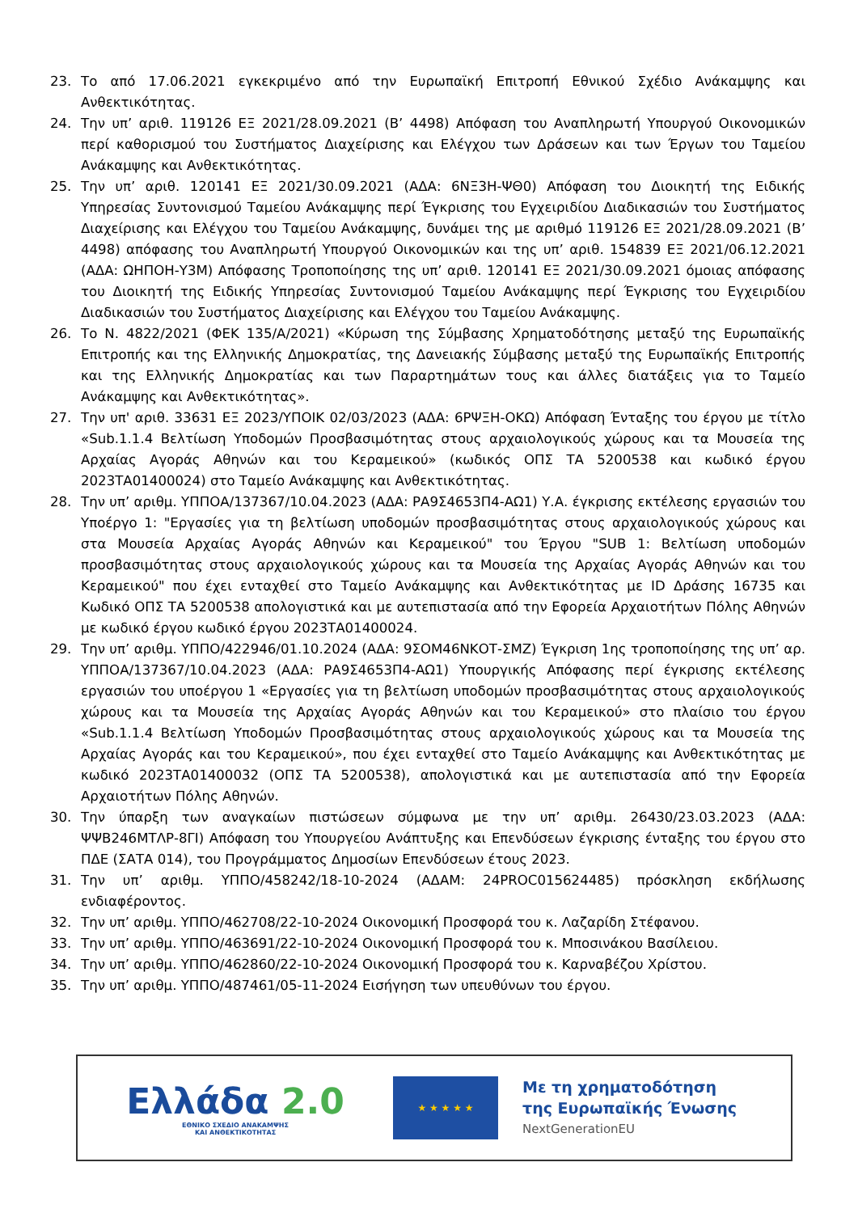23. Το από 17.06.2021 εγκεκριμένο από την Ευρωπαϊκή Επιτροπή Εθνικού Σχέδιο Ανάκαμψης και Ανθεκτικότητας.
24. Την υπ’ αριθ. 119126 ΕΞ 2021/28.09.2021 (Β’ 4498) Απόφαση του Αναπληρωτή Υπουργού Οικονομικών περί καθορισμού του Συστήματος Διαχείρισης και Ελέγχου των Δράσεων και των Έργων του Ταμείου Ανάκαμψης και Ανθεκτικότητας.
25. Την υπ’ αριθ. 120141 ΕΞ 2021/30.09.2021 (ΑΔΑ: 6ΝΞ3Η-ΨΘ0) Απόφαση του Διοικητή της Ειδικής Υπηρεσίας Συντονισμού Ταμείου Ανάκαμψης περί Έγκρισης του Εγχειριδίου Διαδικασιών του Συστήματος Διαχείρισης και Ελέγχου του Ταμείου Ανάκαμψης, δυνάμει της με αριθμό 119126 ΕΞ 2021/28.09.2021 (Β’ 4498) απόφασης του Αναπληρωτή Υπουργού Οικονομικών και της υπ’ αριθ. 154839 ΕΞ 2021/06.12.2021 (ΑΔΑ: ΩΗΠΟΗ-Υ3Μ) Απόφασης Τροποποίησης της υπ’ αριθ. 120141 ΕΞ 2021/30.09.2021 όμοιας απόφασης του Διοικητή της Ειδικής Υπηρεσίας Συντονισμού Ταμείου Ανάκαμψης περί Έγκρισης του Εγχειριδίου Διαδικασιών του Συστήματος Διαχείρισης και Ελέγχου του Ταμείου Ανάκαμψης.
26. Το Ν. 4822/2021 (ΦΕΚ 135/Α/2021) «Κύρωση της Σύμβασης Χρηματοδότησης μεταξύ της Ευρωπαϊκής Επιτροπής και της Ελληνικής Δημοκρατίας, της Δανειακής Σύμβασης μεταξύ της Ευρωπαϊκής Επιτροπής και της Ελληνικής Δημοκρατίας και των Παραρτημάτων τους και άλλες διατάξεις για το Ταμείο Ανάκαμψης και Ανθεκτικότητας».
27. Την υπ' αριθ. 33631 ΕΞ 2023/ΥΠΟΙΚ 02/03/2023 (ΑΔΑ: 6ΡΨΞΗ-ΟΚΩ) Απόφαση Ένταξης του έργου με τίτλο «Sub.1.1.4 Βελτίωση Υποδομών Προσβασιμότητας στους αρχαιολογικούς χώρους και τα Μουσεία της Αρχαίας Αγοράς Αθηνών και του Κεραμεικού» (κωδικός ΟΠΣ ΤΑ 5200538 και κωδικό έργου 2023ΤΑ01400024) στο Ταμείο Ανάκαμψης και Ανθεκτικότητας.
28. Την υπ’ αριθμ. ΥΠΠΟΑ/137367/10.04.2023 (ΑΔΑ: ΡΑ9Σ4653Π4-ΑΩ1) Υ.Α. έγκρισης εκτέλεσης εργασιών του Υποέργο 1: "Εργασίες για τη βελτίωση υποδομών προσβασιμότητας στους αρχαιολογικούς χώρους και στα Μουσεία Αρχαίας Αγοράς Αθηνών και Κεραμεικού" του Έργου "SUB 1: Βελτίωση υποδομών προσβασιμότητας στους αρχαιολογικούς χώρους και τα Μουσεία της Αρχαίας Αγοράς Αθηνών και του Κεραμεικού" που έχει ενταχθεί στο Ταμείο Ανάκαμψης και Ανθεκτικότητας με ID Δράσης 16735 και Κωδικό ΟΠΣ ΤΑ 5200538 απολογιστικά και με αυτεπιστασία από την Εφορεία Αρχαιοτήτων Πόλης Αθηνών με κωδικό έργου κωδικό έργου 2023ΤΑ01400024.
29. Την υπ’ αριθμ. ΥΠΠΟ/422946/01.10.2024 (ΑΔΑ: 9ΣΟΜ46ΝΚΟΤ-ΣΜΖ) Έγκριση 1ης τροποποίησης της υπ’ αρ. ΥΠΠΟΑ/137367/10.04.2023 (ΑΔΑ: ΡΑ9Σ4653Π4-ΑΩ1) Υπουργικής Απόφασης περί έγκρισης εκτέλεσης εργασιών του υποέργου 1 «Εργασίες για τη βελτίωση υποδομών προσβασιμότητας στους αρχαιολογικούς χώρους και τα Μουσεία της Αρχαίας Αγοράς Αθηνών και του Κεραμεικού» στο πλαίσιο του έργου «Sub.1.1.4 Βελτίωση Υποδομών Προσβασιμότητας στους αρχαιολογικούς χώρους και τα Μουσεία της Αρχαίας Αγοράς και του Κεραμεικού», που έχει ενταχθεί στο Ταμείο Ανάκαμψης και Ανθεκτικότητας με κωδικό 2023ΤΑ01400032 (ΟΠΣ ΤΑ 5200538), απολογιστικά και με αυτεπιστασία από την Εφορεία Αρχαιοτήτων Πόλης Αθηνών.
30. Την ύπαρξη των αναγκαίων πιστώσεων σύμφωνα με την υπ’ αριθμ. 26430/23.03.2023 (ΑΔΑ: ΨΨΒ246ΜΤΛΡ-8ΓΙ) Απόφαση του Υπουργείου Ανάπτυξης και Επενδύσεων έγκρισης ένταξης του έργου στο ΠΔΕ (ΣΑΤΑ 014), του Προγράμματος Δημοσίων Επενδύσεων έτους 2023.
31. Την υπ’ αριθμ. ΥΠΠΟ/458242/18-10-2024 (ΑΔΑΜ: 24PROC015624485) πρόσκληση εκδήλωσης ενδιαφέροντος.
32. Την υπ’ αριθμ. ΥΠΠΟ/462708/22-10-2024 Οικονομική Προσφορά του κ. Λαζαρίδη Στέφανου.
33. Την υπ’ αριθμ. ΥΠΠΟ/463691/22-10-2024 Οικονομική Προσφορά του κ. Μποσινάκου Βασίλειου.
34. Την υπ’ αριθμ. ΥΠΠΟ/462860/22-10-2024 Οικονομική Προσφορά του κ. Καρναβέζου Χρίστου.
35. Την υπ’ αριθμ. ΥΠΠΟ/487461/05-11-2024 Εισήγηση των υπευθύνων του έργου.
Ελλάδα 2.0
ΕΘΝΙΚΟ ΣΧΕΔΙΟ ΑΝΑΚΑΜΨΗΣ
ΚΑΙ ΑΝΘΕΚΤΙΚΟΤΗΤΑΣ
★ ★ ★ ★ ★
Με τη χρηματοδότηση
της Ευρωπαϊκής Ένωσης
NextGenerationEU